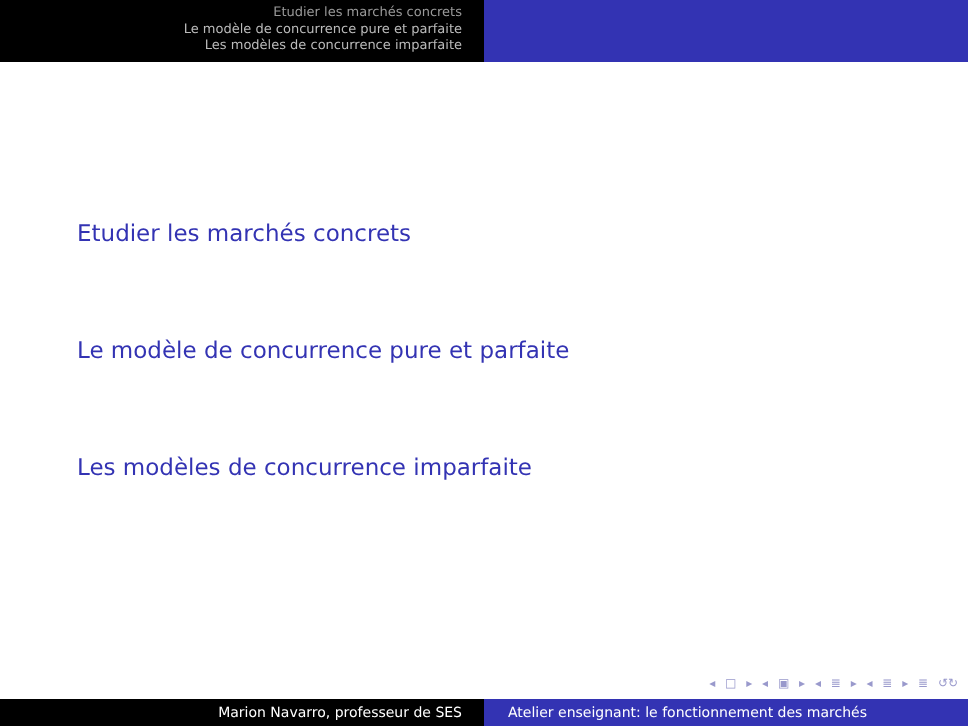Etudier les marchés concrets
Le modèle de concurrence pure et parfaite
Les modèles de concurrence imparfaite
Etudier les marchés concrets
Le modèle de concurrence pure et parfaite
Les modèles de concurrence imparfaite
◂ □ ▸ ◂ ▣ ▸ ◂ ≣ ▸ ◂ ≣ ▸ ≣ ↺↻
Marion Navarro, professeur de SES Atelier enseignant: le fonctionnement des marchés